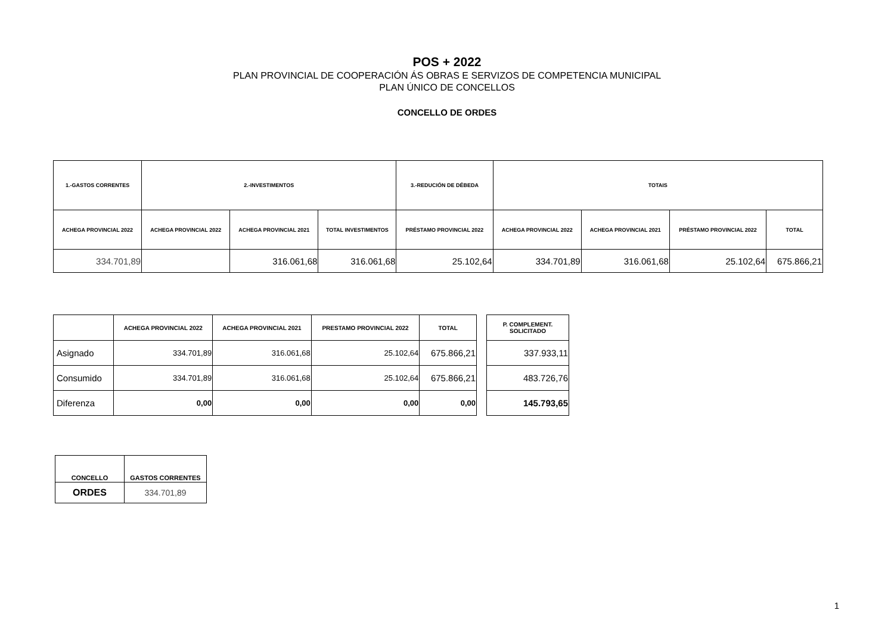POS + 2022
PLAN PROVINCIAL DE COOPERACIÓN ÁS OBRAS E SERVIZOS DE COMPETENCIA MUNICIPAL
PLAN ÚNICO DE CONCELLOS
CONCELLO DE ORDES
| 1.-GASTOS CORRENTES | 2.-INVESTIMENTOS | | | 3.-REDUCIÓN DE DÉBEDA | TOTAIS | | | |
| --- | --- | --- | --- | --- | --- | --- | --- | --- |
| ACHEGA PROVINCIAL 2022 | ACHEGA PROVINCIAL 2022 | ACHEGA PROVINCIAL 2021 | TOTAL INVESTIMENTOS | PRÉSTAMO PROVINCIAL 2022 | ACHEGA PROVINCIAL 2022 | ACHEGA PROVINCIAL 2021 | PRÉSTAMO PROVINCIAL 2022 | TOTAL |
| 334.701,89 | | 316.061,68 | 316.061,68 | 25.102,64 | 334.701,89 | 316.061,68 | 25.102,64 | 675.866,21 |
| | ACHEGA PROVINCIAL 2022 | ACHEGA PROVINCIAL 2021 | PRESTAMO PROVINCIAL 2022 | TOTAL |
| --- | --- | --- | --- | --- |
| Asignado | 334.701,89 | 316.061,68 | 25.102,64 | 675.866,21 |
| Consumido | 334.701,89 | 316.061,68 | 25.102,64 | 675.866,21 |
| Diferenza | 0,00 | 0,00 | 0,00 | 0,00 |
| P. COMPLEMENT. SOLICITADO |
| --- |
| 337.933,11 |
| 483.726,76 |
| 145.793,65 |
| CONCELLO | GASTOS CORRENTES |
| --- | --- |
| ORDES | 334.701,89 |
1